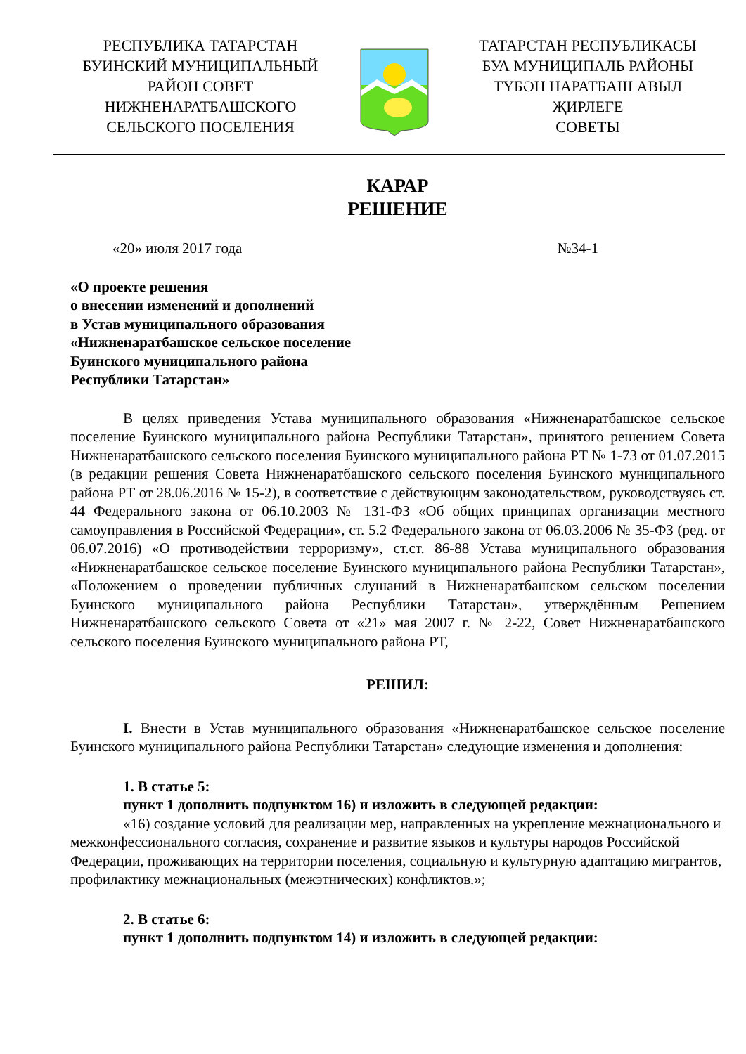РЕСПУБЛИКА ТАТАРСТАН
БУИНСКИЙ МУНИЦИПАЛЬНЫЙ
РАЙОН СОВЕТ
НИЖНЕНАРАТБАШСКОГО
СЕЛЬСКОГО ПОСЕЛЕНИЯ
ТАТАРСТАН РЕСПУБЛИКАСЫ
БУА МУНИЦИПАЛЬ РАЙОНЫ
ТҮБӘН НАРАТБАШ АВЫЛ
ҖИРЛЕГЕ
СОВЕТЫ
КАРАР
РЕШЕНИЕ
«20» июля 2017 года №34-1
«О проекте решения
о внесении изменений и дополнений
в Устав муниципального образования
«Нижненаратбашское сельское поселение
Буинского муниципального района
Республики Татарстан»
В целях приведения Устава муниципального образования «Нижненаратбашское сельское поселение Буинского муниципального района Республики Татарстан», принятого решением Совета Нижненаратбашского сельского поселения Буинского муниципального района РТ № 1-73 от 01.07.2015 (в редакции решения Совета Нижненаратбашского сельского поселения Буинского муниципального района РТ от 28.06.2016 № 15-2), в соответствие с действующим законодательством, руководствуясь ст. 44 Федерального закона от 06.10.2003 № 131-ФЗ «Об общих принципах организации местного самоуправления в Российской Федерации», ст. 5.2 Федерального закона от 06.03.2006 № 35-ФЗ (ред. от 06.07.2016) «О противодействии терроризму», ст.ст. 86-88 Устава муниципального образования «Нижненаратбашское сельское поселение Буинского муниципального района Республики Татарстан», «Положением о проведении публичных слушаний в Нижненаратбашском сельском поселении Буинского муниципального района Республики Татарстан», утверждённым Решением Нижненаратбашского сельского Совета от «21» мая 2007 г. № 2-22, Совет Нижненаратбашского сельского поселения Буинского муниципального района РТ,
РЕШИЛ:
I. Внести в Устав муниципального образования «Нижненаратбашское сельское поселение Буинского муниципального района Республики Татарстан» следующие изменения и дополнения:
1. В статье 5:
пункт 1 дополнить подпунктом 16) и изложить в следующей редакции:
«16) создание условий для реализации мер, направленных на укрепление межнационального и межконфессионального согласия, сохранение и развитие языков и культуры народов Российской Федерации, проживающих на территории поселения, социальную и культурную адаптацию мигрантов, профилактику межнациональных (межэтнических) конфликтов.»;
2. В статье 6:
пункт 1 дополнить подпунктом 14) и изложить в следующей редакции: